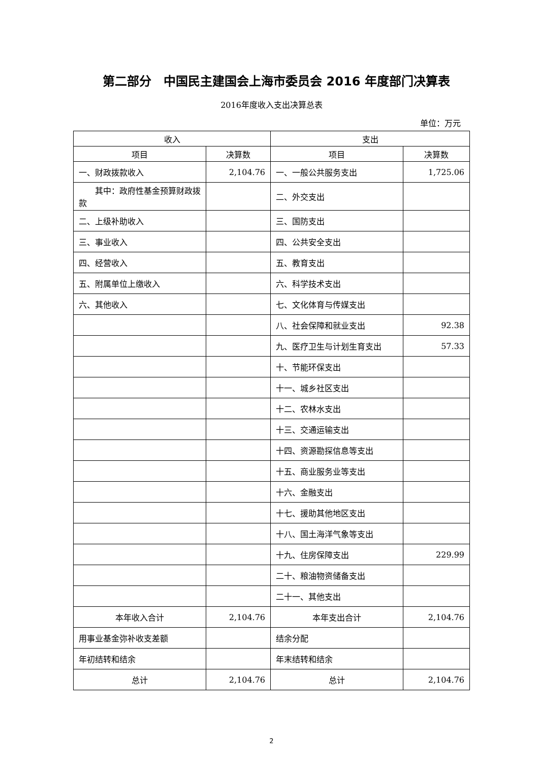第二部分　中国民主建国会上海市委员会 2016 年度部门决算表
2016年度收入支出决算总表
单位：万元
| 收入 | | 支出 | |
| --- | --- | --- | --- |
| 项目 | 决算数 | 项目 | 决算数 |
| 一、财政拨款收入 | 2,104.76 | 一、一般公共服务支出 | 1,725.06 |
| 其中：政府性基金预算财政拨款 | | 二、外交支出 | |
| 二、上级补助收入 | | 三、国防支出 | |
| 三、事业收入 | | 四、公共安全支出 | |
| 四、经营收入 | | 五、教育支出 | |
| 五、附属单位上缴收入 | | 六、科学技术支出 | |
| 六、其他收入 | | 七、文化体育与传媒支出 | |
| | | 八、社会保障和就业支出 | 92.38 |
| | | 九、医疗卫生与计划生育支出 | 57.33 |
| | | 十、节能环保支出 | |
| | | 十一、城乡社区支出 | |
| | | 十二、农林水支出 | |
| | | 十三、交通运输支出 | |
| | | 十四、资源勘探信息等支出 | |
| | | 十五、商业服务业等支出 | |
| | | 十六、金融支出 | |
| | | 十七、援助其他地区支出 | |
| | | 十八、国土海洋气象等支出 | |
| | | 十九、住房保障支出 | 229.99 |
| | | 二十、粮油物资储备支出 | |
| | | 二十一、其他支出 | |
| 本年收入合计 | 2,104.76 | 本年支出合计 | 2,104.76 |
| 用事业基金弥补收支差额 | | 结余分配 | |
| 年初结转和结余 | | 年末结转和结余 | |
| 总计 | 2,104.76 | 总计 | 2,104.76 |
2